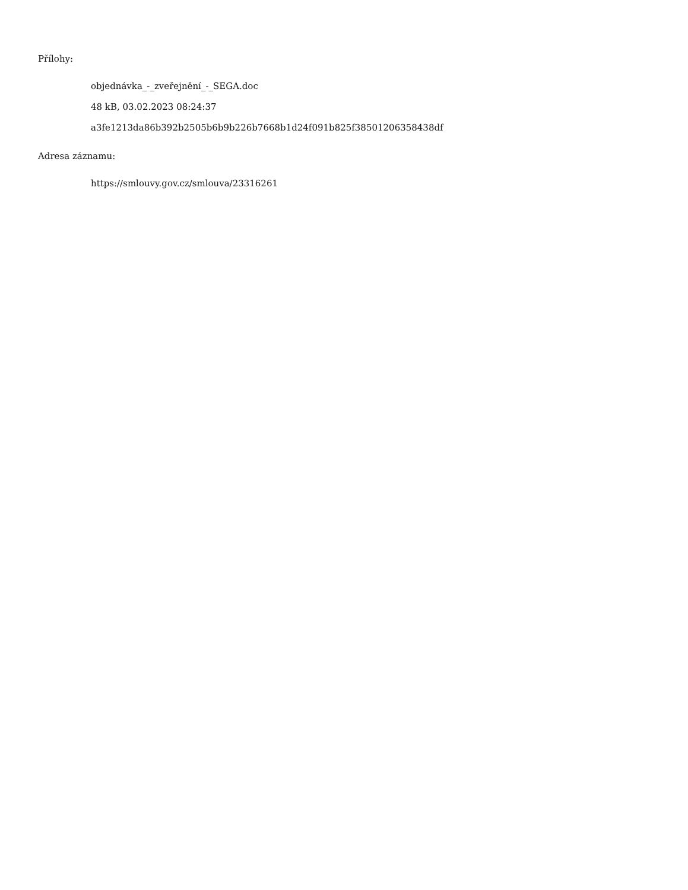Přílohy:
objednávka_-_zveřejnění_-_SEGA.doc
48 kB, 03.02.2023 08:24:37
a3fe1213da86b392b2505b6b9b226b7668b1d24f091b825f38501206358438df
Adresa záznamu:
https://smlouvy.gov.cz/smlouva/23316261